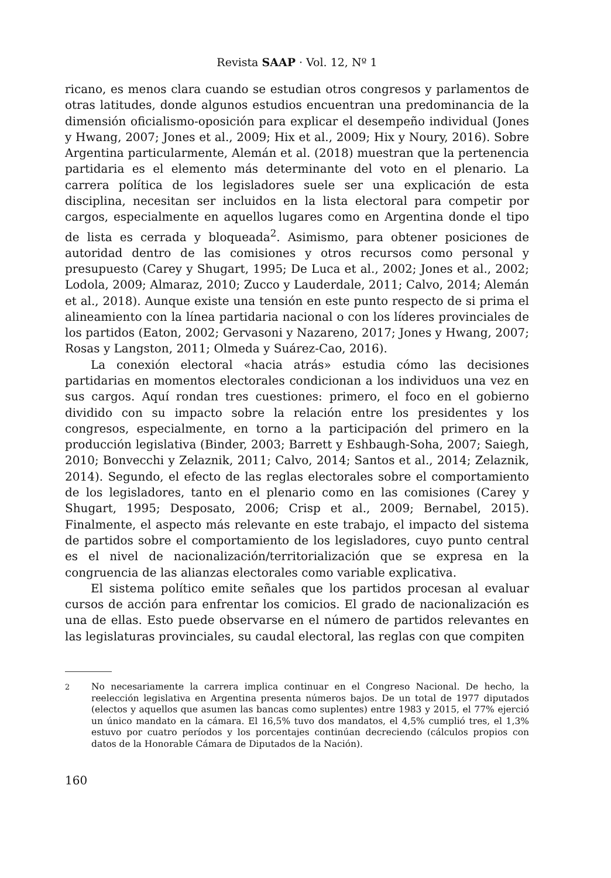Revista SAAP · Vol. 12, Nº 1
ricano, es menos clara cuando se estudian otros congresos y parlamentos de otras latitudes, donde algunos estudios encuentran una predominancia de la dimensión oficialismo-oposición para explicar el desempeño individual (Jones y Hwang, 2007; Jones et al., 2009; Hix et al., 2009; Hix y Noury, 2016). Sobre Argentina particularmente, Alemán et al. (2018) muestran que la pertenencia partidaria es el elemento más determinante del voto en el plenario. La carrera política de los legisladores suele ser una explicación de esta disciplina, necesitan ser incluidos en la lista electoral para competir por cargos, especialmente en aquellos lugares como en Argentina donde el tipo de lista es cerrada y bloqueada<sup>2</sup>. Asimismo, para obtener posiciones de autoridad dentro de las comisiones y otros recursos como personal y presupuesto (Carey y Shugart, 1995; De Luca et al., 2002; Jones et al., 2002; Lodola, 2009; Almaraz, 2010; Zucco y Lauderdale, 2011; Calvo, 2014; Alemán et al., 2018). Aunque existe una tensión en este punto respecto de si prima el alineamiento con la línea partidaria nacional o con los líderes provinciales de los partidos (Eaton, 2002; Gervasoni y Nazareno, 2017; Jones y Hwang, 2007; Rosas y Langston, 2011; Olmeda y Suárez-Cao, 2016).
La conexión electoral «hacia atrás» estudia cómo las decisiones partidarias en momentos electorales condicionan a los individuos una vez en sus cargos. Aquí rondan tres cuestiones: primero, el foco en el gobierno dividido con su impacto sobre la relación entre los presidentes y los congresos, especialmente, en torno a la participación del primero en la producción legislativa (Binder, 2003; Barrett y Eshbaugh-Soha, 2007; Saiegh, 2010; Bonvecchi y Zelaznik, 2011; Calvo, 2014; Santos et al., 2014; Zelaznik, 2014). Segundo, el efecto de las reglas electorales sobre el comportamiento de los legisladores, tanto en el plenario como en las comisiones (Carey y Shugart, 1995; Desposato, 2006; Crisp et al., 2009; Bernabel, 2015). Finalmente, el aspecto más relevante en este trabajo, el impacto del sistema de partidos sobre el comportamiento de los legisladores, cuyo punto central es el nivel de nacionalización/territorialización que se expresa en la congruencia de las alianzas electorales como variable explicativa.
El sistema político emite señales que los partidos procesan al evaluar cursos de acción para enfrentar los comicios. El grado de nacionalización es una de ellas. Esto puede observarse en el número de partidos relevantes en las legislaturas provinciales, su caudal electoral, las reglas con que compiten
<sup>2</sup>
No necesariamente la carrera implica continuar en el Congreso Nacional. De hecho, la reelección legislativa en Argentina presenta números bajos. De un total de 1977 diputados (electos y aquellos que asumen las bancas como suplentes) entre 1983 y 2015, el 77% ejerció un único mandato en la cámara. El 16,5% tuvo dos mandatos, el 4,5% cumplió tres, el 1,3% estuvo por cuatro períodos y los porcentajes continúan decreciendo (cálculos propios con datos de la Honorable Cámara de Diputados de la Nación).
160